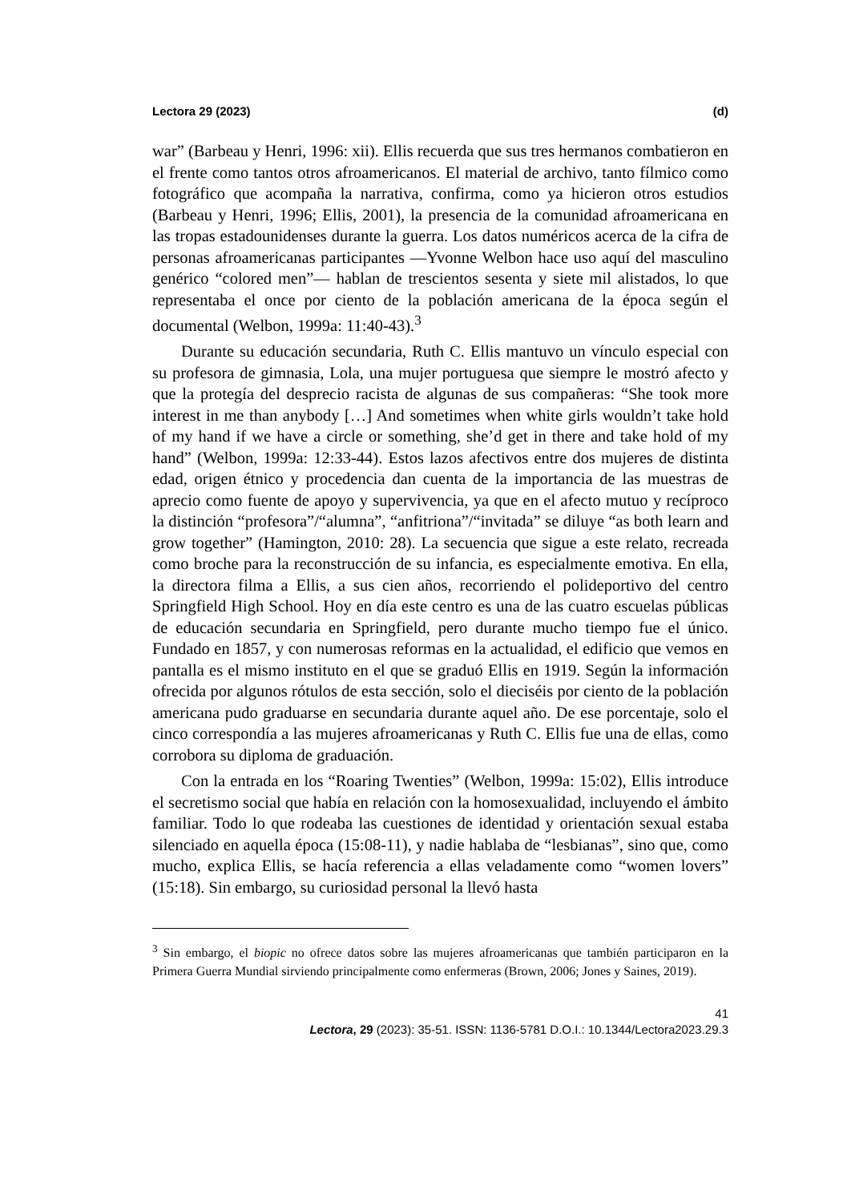Lectora 29 (2023) (d)
war” (Barbeau y Henri, 1996: xii). Ellis recuerda que sus tres hermanos combatieron en el frente como tantos otros afroamericanos. El material de archivo, tanto fílmico como fotográfico que acompaña la narrativa, confirma, como ya hicieron otros estudios (Barbeau y Henri, 1996; Ellis, 2001), la presencia de la comunidad afroamericana en las tropas estadounidenses durante la guerra. Los datos numéricos acerca de la cifra de personas afroamericanas participantes —Yvonne Welbon hace uso aquí del masculino genérico “colored men”— hablan de trescientos sesenta y siete mil alistados, lo que representaba el once por ciento de la población americana de la época según el documental (Welbon, 1999a: 11:40-43).<sup>3</sup>
Durante su educación secundaria, Ruth C. Ellis mantuvo un vínculo especial con su profesora de gimnasia, Lola, una mujer portuguesa que siempre le mostró afecto y que la protegía del desprecio racista de algunas de sus compañeras: “She took more interest in me than anybody […] And sometimes when white girls wouldn’t take hold of my hand if we have a circle or something, she’d get in there and take hold of my hand” (Welbon, 1999a: 12:33-44). Estos lazos afectivos entre dos mujeres de distinta edad, origen étnico y procedencia dan cuenta de la importancia de las muestras de aprecio como fuente de apoyo y supervivencia, ya que en el afecto mutuo y recíproco la distinción “profesora”/“alumna”, “anfitriona”/“invitada” se diluye “as both learn and grow together” (Hamington, 2010: 28). La secuencia que sigue a este relato, recreada como broche para la reconstrucción de su infancia, es especialmente emotiva. En ella, la directora filma a Ellis, a sus cien años, recorriendo el polideportivo del centro Springfield High School. Hoy en día este centro es una de las cuatro escuelas públicas de educación secundaria en Springfield, pero durante mucho tiempo fue el único. Fundado en 1857, y con numerosas reformas en la actualidad, el edificio que vemos en pantalla es el mismo instituto en el que se graduó Ellis en 1919. Según la información ofrecida por algunos rótulos de esta sección, solo el dieciséis por ciento de la población americana pudo graduarse en secundaria durante aquel año. De ese porcentaje, solo el cinco correspondía a las mujeres afroamericanas y Ruth C. Ellis fue una de ellas, como corrobora su diploma de graduación.
Con la entrada en los “Roaring Twenties” (Welbon, 1999a: 15:02), Ellis introduce el secretismo social que había en relación con la homosexualidad, incluyendo el ámbito familiar. Todo lo que rodeaba las cuestiones de identidad y orientación sexual estaba silenciado en aquella época (15:08-11), y nadie hablaba de “lesbianas”, sino que, como mucho, explica Ellis, se hacía referencia a ellas veladamente como “women lovers” (15:18). Sin embargo, su curiosidad personal la llevó hasta
<sup>3</sup> Sin embargo, el biopic no ofrece datos sobre las mujeres afroamericanas que también participaron en la Primera Guerra Mundial sirviendo principalmente como enfermeras (Brown, 2006; Jones y Saines, 2019).
41
Lectora, 29 (2023): 35-51. ISSN: 1136-5781 D.O.I.: 10.1344/Lectora2023.29.3